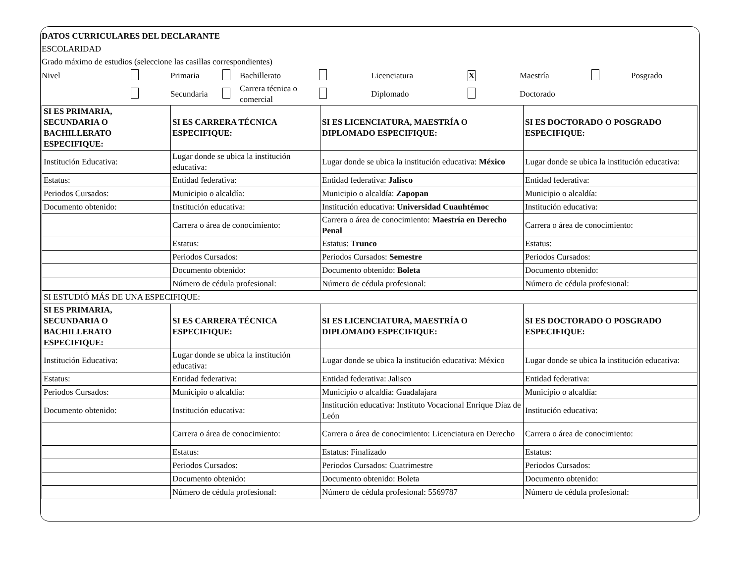DATOS CURRICULARES DEL DECLARANTE
ESCOLARIDAD
Grado máximo de estudios (seleccione las casillas correspondientes)
| Nivel | | Primaria | | Bachillerato | | Licenciatura | X | Maestría | | Posgrado |
| | | Secundaria | | Carrera técnica o comercial | | Diplomado | | Doctorado | | |
| SI ES PRIMARIA, SECUNDARIA O BACHILLERATO ESPECIFIQUE: | SI ES CARRERA TÉCNICA ESPECIFIQUE: | SI ES LICENCIATURA, MAESTRÍA O DIPLOMADO ESPECIFIQUE: | SI ES DOCTORADO O POSGRADO ESPECIFIQUE: |
| Institución Educativa: | Lugar donde se ubica la institución educativa: | Lugar donde se ubica la institución educativa: México | Lugar donde se ubica la institución educativa: |
| Estatus: | Entidad federativa: | Entidad federativa: Jalisco | Entidad federativa: |
| Periodos Cursados: | Municipio o alcaldía: | Municipio o alcaldía: Zapopan | Municipio o alcaldía: |
| Documento obtenido: | Institución educativa: | Institución educativa: Universidad Cuauhtémoc | Institución educativa: |
| | Carrera o área de conocimiento: | Carrera o área de conocimiento: Maestría en Derecho Penal | Carrera o área de conocimiento: |
| | Estatus: | Estatus: Trunco | Estatus: |
| | Periodos Cursados: | Periodos Cursados: Semestre | Periodos Cursados: |
| | Documento obtenido: | Documento obtenido: Boleta | Documento obtenido: |
| | Número de cédula profesional: | Número de cédula profesional: | Número de cédula profesional: |
| SI ESTUDIÓ MÁS DE UNA ESPECIFIQUE: | | | |
| SI ES PRIMARIA, SECUNDARIA O BACHILLERATO ESPECIFIQUE: | SI ES CARRERA TÉCNICA ESPECIFIQUE: | SI ES LICENCIATURA, MAESTRÍA O DIPLOMADO ESPECIFIQUE: | SI ES DOCTORADO O POSGRADO ESPECIFIQUE: |
| Institución Educativa: | Lugar donde se ubica la institución educativa: | Lugar donde se ubica la institución educativa: México | Lugar donde se ubica la institución educativa: |
| Estatus: | Entidad federativa: | Entidad federativa: Jalisco | Entidad federativa: |
| Periodos Cursados: | Municipio o alcaldía: | Municipio o alcaldía: Guadalajara | Municipio o alcaldía: |
| Documento obtenido: | Institución educativa: | Institución educativa: Instituto Vocacional Enrique Díaz de León | Institución educativa: |
| | Carrera o área de conocimiento: | Carrera o área de conocimiento: Licenciatura en Derecho | Carrera o área de conocimiento: |
| | Estatus: | Estatus: Finalizado | Estatus: |
| | Periodos Cursados: | Periodos Cursados: Cuatrimestre | Periodos Cursados: |
| | Documento obtenido: | Documento obtenido: Boleta | Documento obtenido: |
| | Número de cédula profesional: | Número de cédula profesional: 5569787 | Número de cédula profesional: |